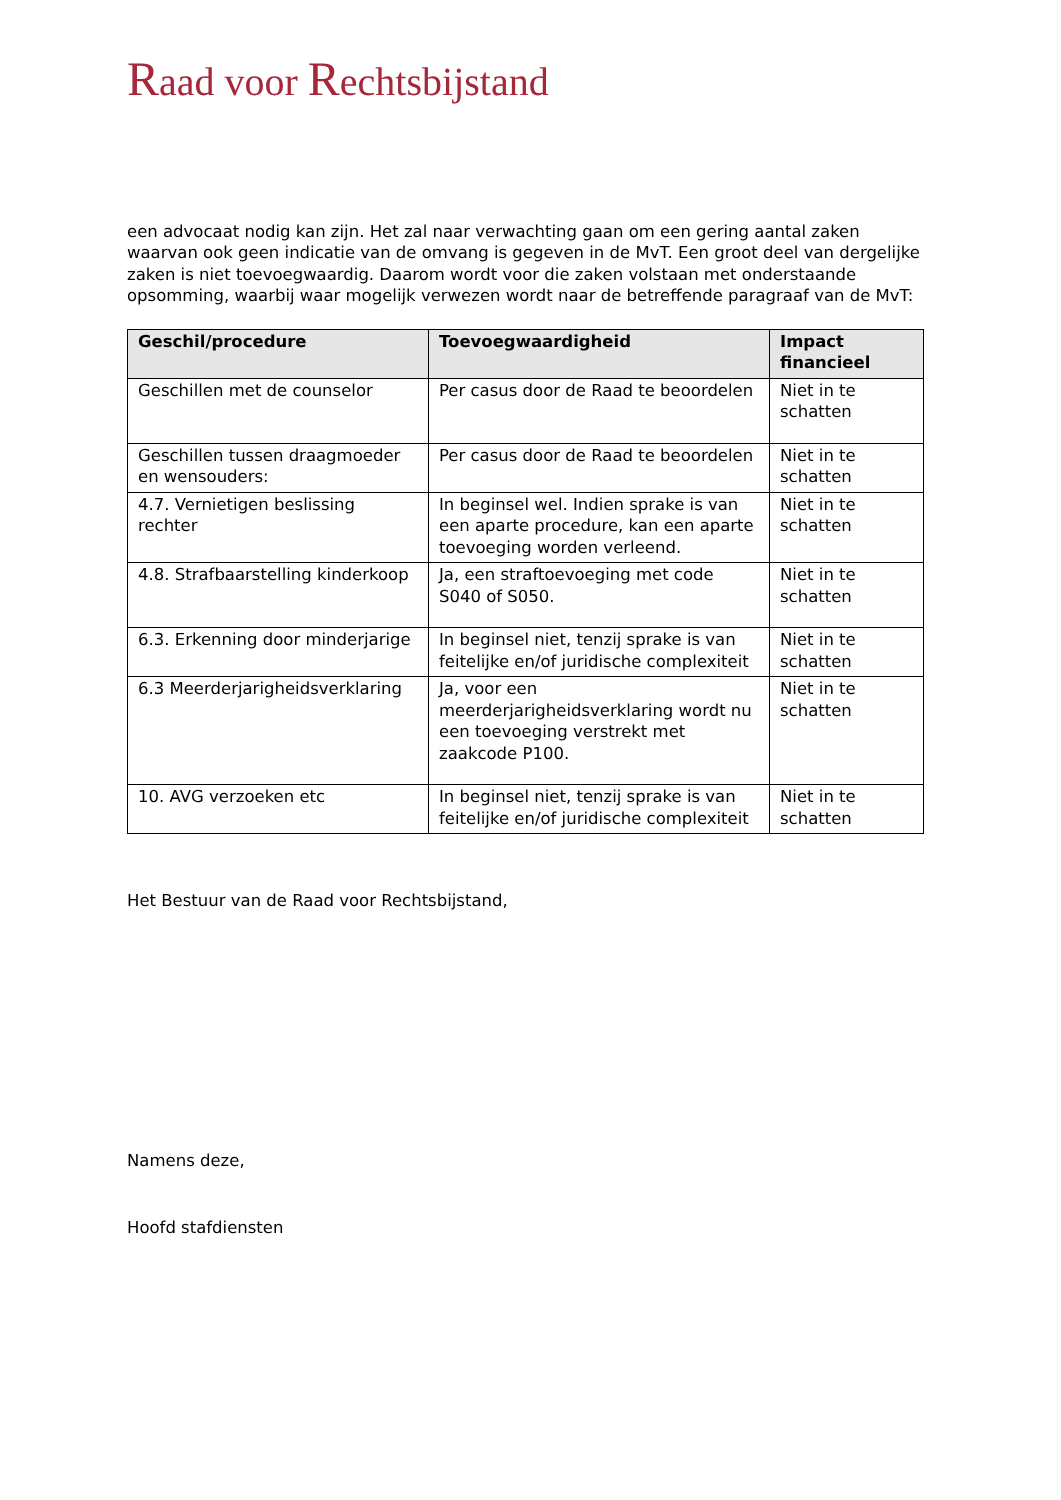Raad voor Rechtsbijstand
een advocaat nodig kan zijn. Het zal naar verwachting gaan om een gering aantal zaken waarvan ook geen indicatie van de omvang is gegeven in de MvT. Een groot deel van dergelijke zaken is niet toevoegwaardig. Daarom wordt voor die zaken volstaan met onderstaande opsomming, waarbij waar mogelijk verwezen wordt naar de betreffende paragraaf van de MvT:
| Geschil/procedure | Toevoegwaardigheid | Impact financieel |
| --- | --- | --- |
| Geschillen met de counselor | Per casus door de Raad te beoordelen | Niet in te schatten |
| Geschillen tussen draagmoeder en wensouders: | Per casus door de Raad te beoordelen | Niet in te schatten |
| 4.7. Vernietigen beslissing rechter | In beginsel wel. Indien sprake is van een aparte procedure, kan een aparte toevoeging worden verleend. | Niet in te schatten |
| 4.8. Strafbaarstelling kinderkoop | Ja, een straftoevoeging met code S040 of S050. | Niet in te schatten |
| 6.3. Erkenning door minderjarige | In beginsel niet, tenzij sprake is van feitelijke en/of juridische complexiteit | Niet in te schatten |
| 6.3 Meerderjarigheidsverklaring | Ja, voor een meerderjarigheidsverklaring wordt nu een toevoeging verstrekt met zaakcode P100. | Niet in te schatten |
| 10. AVG verzoeken etc | In beginsel niet, tenzij sprake is van feitelijke en/of juridische complexiteit | Niet in te schatten |
Het Bestuur van de Raad voor Rechtsbijstand,
Namens deze,
Hoofd stafdiensten